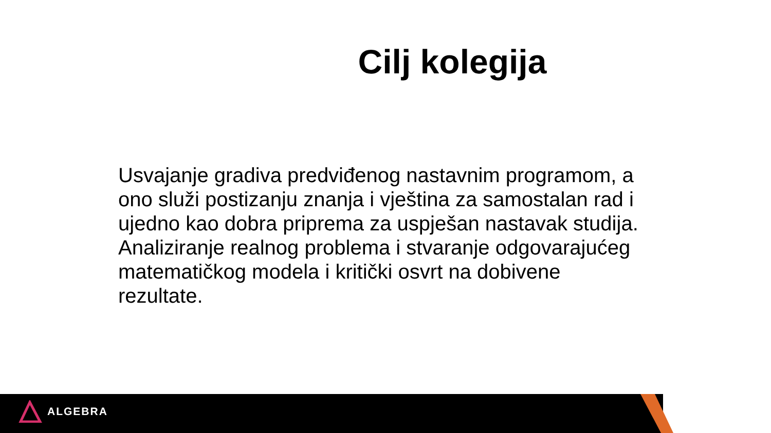Cilj kolegija
Usvajanje gradiva predviđenog nastavnim programom, a ono služi postizanju znanja i vještina za samostalan rad i ujedno kao dobra priprema za uspješan nastavak studija. Analiziranje realnog problema i stvaranje odgovarajućeg matematičkog modela i kritički osvrt na dobivene rezultate.
ALGEBRA